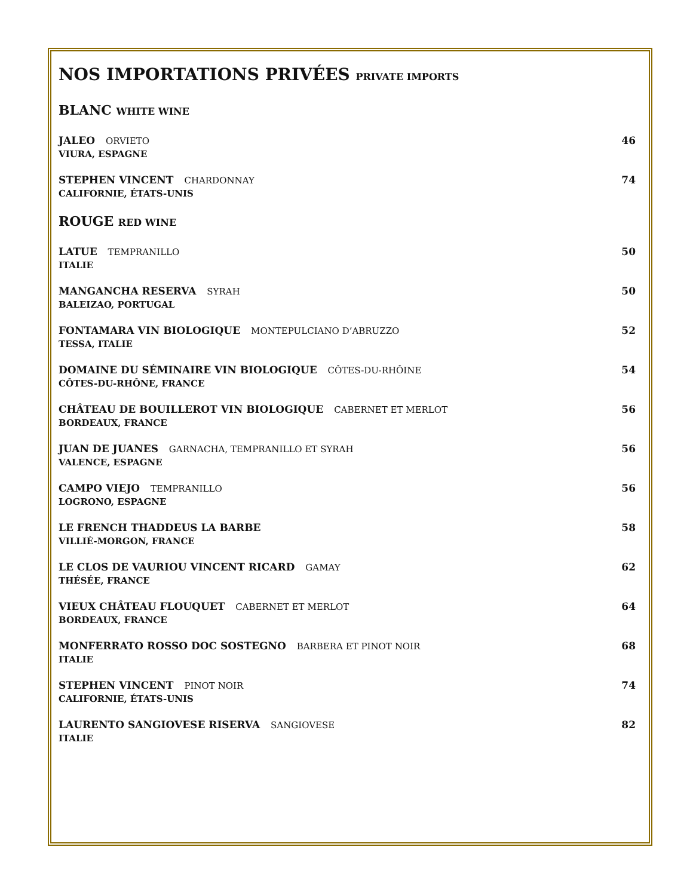NOS IMPORTATIONS PRIVÉES PRIVATE IMPORTS
BLANC WHITE WINE
JALEO ORVIETO
VIURA, ESPAGNE
46
STEPHEN VINCENT CHARDONNAY
CALIFORNIE, ÉTATS-UNIS
74
ROUGE RED WINE
LATUE TEMPRANILLO
ITALIE
50
MANGANCHA RESERVA SYRAH
BALEIZAO, PORTUGAL
50
FONTAMARA VIN BIOLOGIQUE MONTEPULCIANO D’ABRUZZO
TESSA, ITALIE
52
DOMAINE DU SÉMINAIRE VIN BIOLOGIQUE CÔTES-DU-RHÔINE
CÔTES-DU-RHÔNE, FRANCE
54
CHÂTEAU DE BOUILLEROT VIN BIOLOGIQUE CABERNET ET MERLOT
BORDEAUX, FRANCE
56
JUAN DE JUANES GARNACHA, TEMPRANILLO ET SYRAH
VALENCE, ESPAGNE
56
CAMPO VIEJO TEMPRANILLO
LOGRONO, ESPAGNE
56
LE FRENCH THADDEUS LA BARBE
VILLIÉ-MORGON, FRANCE
58
LE CLOS DE VAURIOU VINCENT RICARD GAMAY
THÉSÉE, FRANCE
62
VIEUX CHÂTEAU FLOUQUET CABERNET ET MERLOT
BORDEAUX, FRANCE
64
MONFERRATO ROSSO DOC SOSTEGNO BARBERA ET PINOT NOIR
ITALIE
68
STEPHEN VINCENT PINOT NOIR
CALIFORNIE, ÉTATS-UNIS
74
LAURENTO SANGIOVESE RISERVA SANGIOVESE
ITALIE
82